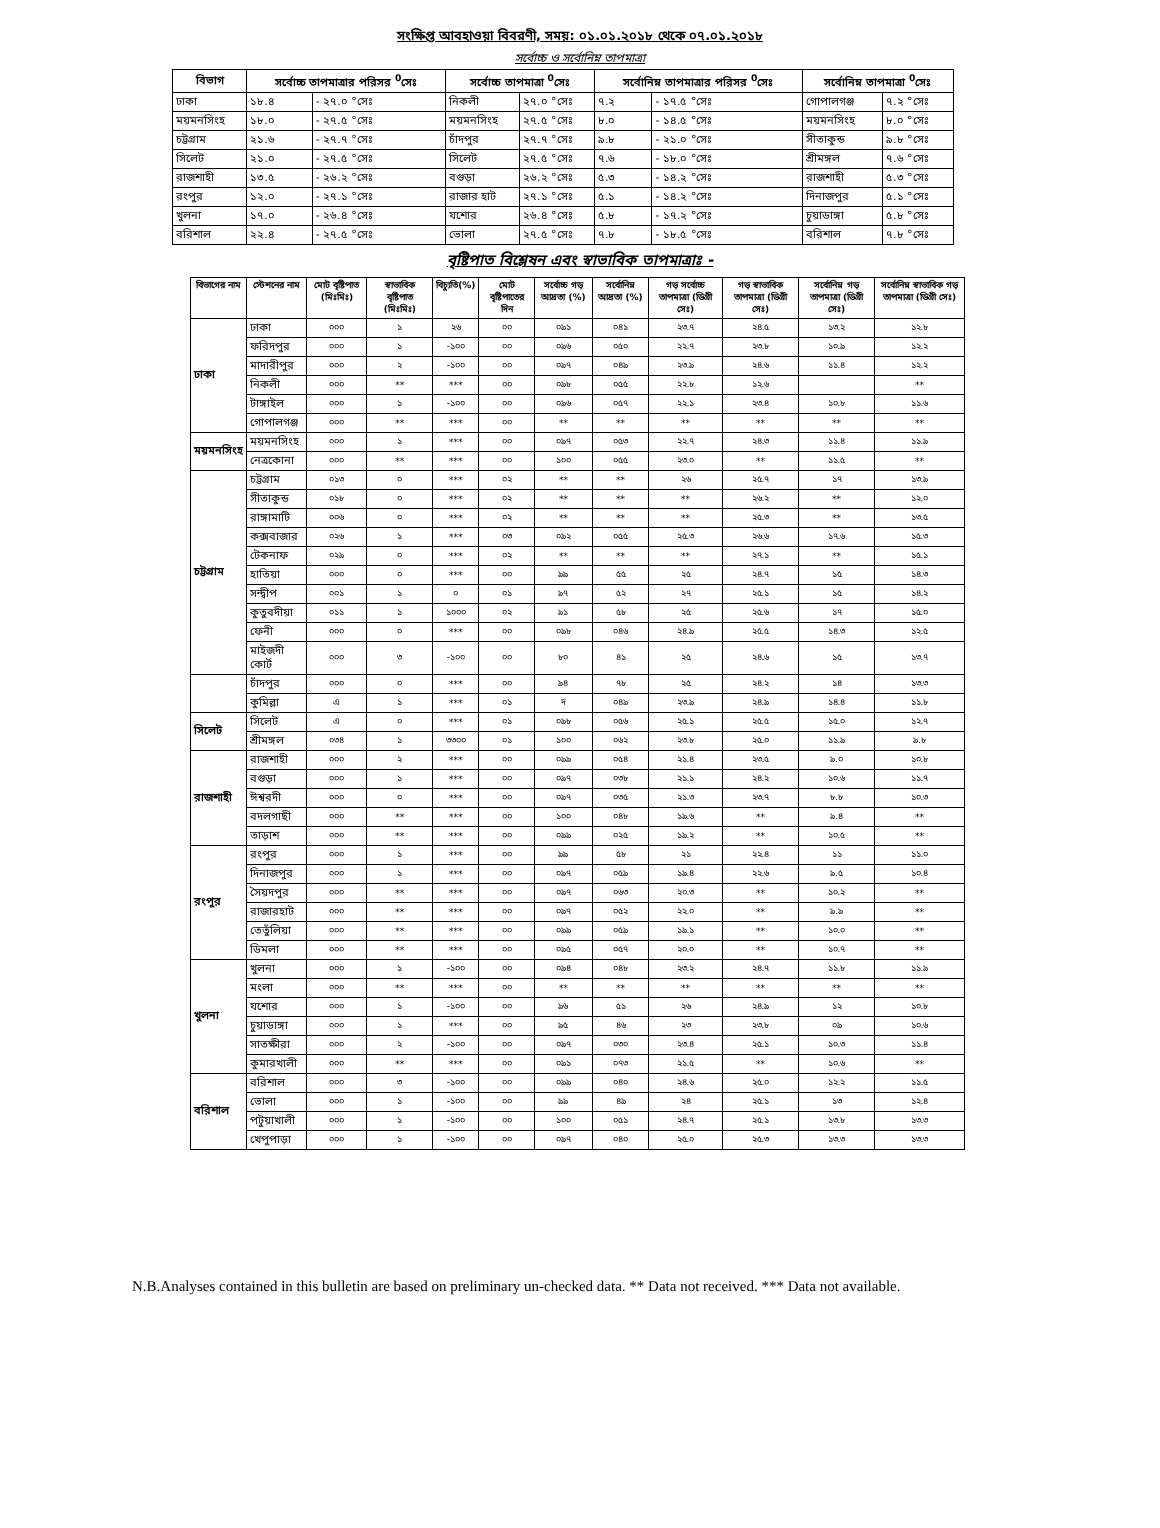সংক্ষিপ্ত আবহাওয়া বিবরণী, সময়: ০১.০১.২০১৮ থেকে ০৭.০১.২০১৮
সর্বোচ্চ ও সর্বোনিম্ন তাপমাত্রা
| বিভাগ | সর্বোচ্চ তাপমাত্রার পরিসর <sup>0</sup>সেঃ | | সর্বোচ্চ তাপমাত্রা <sup>0</sup>সেঃ | | সর্বোনিম্ন তাপমাত্রার পরিসর <sup>0</sup>সেঃ | | সর্বোনিম্ন তাপমাত্রা <sup>0</sup>সেঃ | |
| --- | --- | --- | --- | --- | --- | --- | --- | --- |
| ঢাকা | ১৮.৪ | - ২৭.০ °সেঃ | নিকলী | ২৭.০ °সেঃ | ৭.২ | - ১৭.৫ °সেঃ | গোপালগঞ্জ | ৭.২ °সেঃ |
| ময়মনসিংহ | ১৮.০ | - ২৭.৫ °সেঃ | ময়মনসিংহ | ২৭.৫ °সেঃ | ৮.০ | - ১৪.৫ °সেঃ | ময়মনসিংহ | ৮.০ °সেঃ |
| চট্টগ্রাম | ২১.৬ | - ২৭.৭ °সেঃ | চাঁদপুর | ২৭.৭ °সেঃ | ৯.৮ | - ২১.০ °সেঃ | সীতাকুন্ড | ৯.৮ °সেঃ |
| সিলেট | ২১.০ | - ২৭.৫ °সেঃ | সিলেট | ২৭.৫ °সেঃ | ৭.৬ | - ১৮.০ °সেঃ | শ্রীমঙ্গল | ৭.৬ °সেঃ |
| রাজশাহী | ১৩.৫ | - ২৬.২ °সেঃ | বগুড়া | ২৬.২ °সেঃ | ৫.৩ | - ১৪.২ °সেঃ | রাজশাহী | ৫.৩ °সেঃ |
| রংপুর | ১২.০ | - ২৭.১ °সেঃ | রাজার হাট | ২৭.১ °সেঃ | ৫.১ | - ১৪.২ °সেঃ | দিনাজপুর | ৫.১ °সেঃ |
| খুলনা | ১৭.০ | - ২৬.৪ °সেঃ | যশোর | ২৬.৪ °সেঃ | ৫.৮ | - ১৭.২ °সেঃ | চুয়াডাঙ্গা | ৫.৮ °সেঃ |
| বরিশাল | ২২.৪ | - ২৭.৫ °সেঃ | ভোলা | ২৭.৫ °সেঃ | ৭.৮ | - ১৮.৫ °সেঃ | বরিশাল | ৭.৮ °সেঃ |
বৃষ্টিপাত বিশ্লেষন এবং স্বাভাবিক তাপমাত্রাঃ -
| বিভাগের নাম | স্টেশনের নাম | মোট বৃষ্টিপাত (মিঃমিঃ) | স্বাভাবিক বৃষ্টিপাত (মিঃমিঃ) | বিচ্যুতি(%) | মোট বৃষ্টিপাতের দিন | সর্বোচ্চ গড় আদ্রতা (%) | সর্বোনিম্ন আদ্রতা (%) | গড় সর্বোচ্চ তাপমাত্রা (ডিগ্রী সেঃ) | গড় স্বাভাবিক তাপমাত্রা (ডিগ্রী সেঃ) | সর্বোনিম্ন গড় তাপমাত্রা (ডিগ্রী সেঃ) | সর্বোনিম্ন স্বাভাবিক গড় তাপমাত্রা (ডিগ্রী সেঃ) |
| --- | --- | --- | --- | --- | --- | --- | --- | --- | --- | --- | --- |
| ঢাকা | ঢাকা | ০০০ | ১ | ২৬ | ০০ | ০৯১ | ০৪১ | ২৩.৭ | ২৪.৫ | ১৩.২ | ১২.৮ |
| | ফরিদপুর | ০০০ | ১ | -১০০ | ০০ | ০৯৬ | ০৫০ | ২২.৭ | ২৩.৮ | ১০.৯ | ১২.২ |
| | মাদারীপুর | ০০০ | ২ | -১০০ | ০০ | ০৯৭ | ০৪৯ | ২৩.৯ | ২৪.৬ | ১১.৪ | ১২.২ |
| | নিকলী | ০০০ | ** | *** | ০০ | ০৯৮ | ০৫৫ | ২২.৮ | ১২.৬ | | ** |
| | টাঙ্গাইল | ০০০ | ১ | -১০০ | ০০ | ০৯৬ | ০৫৭ | ২২.১ | ২৩.৪ | ১০.৮ | ১১.৬ |
| | গোপালগঞ্জ | ০০০ | ** | *** | ০০ | ** | ** | ** | ** | ** | ** |
| ময়মনসিংহ | ময়মনসিংহ | ০০০ | ১ | *** | ০০ | ০৯৭ | ০৫৩ | ২২.৭ | ২৪.৩ | ১১.৪ | ১১.৯ |
| | নেত্রকোনা | ০০০ | ** | *** | ০০ | ১০০ | ০৫৫ | ২৩.০ | ** | ১১.৫ | ** |
| চট্টগ্রাম | চট্টগ্রাম | ০১৩ | ০ | *** | ০২ | ** | ** | ২৬ | ২৫.৭ | ১৭ | ১৩.৯ |
| | সীতাকুন্ড | ০১৮ | ০ | *** | ০২ | ** | ** | ** | ২৬.২ | ** | ১২.০ |
| | রাঙ্গামাটি | ০০৬ | ০ | *** | ০২ | ** | ** | ** | ২৫.৩ | ** | ১৩.৫ |
| | কক্সবাজার | ০২৬ | ১ | *** | ০৩ | ০৯২ | ০৫৫ | ২৫.৩ | ২৬.৬ | ১৭.৬ | ১৫.৩ |
| | টেকনাফ | ০২৯ | ০ | *** | ০২ | ** | ** | ** | ২৭.১ | ** | ১৫.১ |
| | হাতিয়া | ০০০ | ০ | *** | ০০ | ৯৯ | ৫৫ | ২৫ | ২৪.৭ | ১৫ | ১৪.৩ |
| | সন্দ্বীপ | ০০১ | ১ | ০ | ০১ | ৯৭ | ৫২ | ২৭ | ২৫.১ | ১৫ | ১৪.২ |
| | কুতুবদীয়া | ০১১ | ১ | ১০০০ | ০২ | ৯১ | ৫৮ | ২৫ | ২৫.৬ | ১৭ | ১৫.০ |
| | ফেনী | ০০০ | ০ | *** | ০০ | ০৯৮ | ০৪৬ | ২৪.৯ | ২৫.৫ | ১৪.৩ | ১২.৫ |
| | মাইজদী কোর্ট | ০০০ | ৩ | -১০০ | ০০ | ৮০ | ৪১ | ২৫ | ২৪.৬ | ১৫ | ১৩.৭ |
| | চাঁদপুর | ০০০ | ০ | *** | ০০ | ৯৪ | ৭৮ | ২৫ | ২৪.২ | ১৪ | ১৩.৩ |
| | কুমিল্লা | এ | ১ | *** | ০১ | দ | ০৪৯ | ২৩.৯ | ২৪.৯ | ১৪.৪ | ১১.৮ |
| সিলেট | সিলেট | এ | ০ | *** | ০১ | ০৯৮ | ০৫৬ | ২৫.১ | ২৫.৫ | ১৫.০ | ১২.৭ |
| | শ্রীমঙ্গল | ০৩৪ | ১ | ৩৩০০ | ০১ | ১০০ | ০৬২ | ২৩.৮ | ২৫.০ | ১১.৯ | ৯.৮ |
| রাজশাহী | রাজশাহী | ০০০ | ২ | *** | ০০ | ০৯৯ | ০৫৪ | ২১.৪ | ২৩.৫ | ৯.০ | ১০.৮ |
| | বগুড়া | ০০০ | ১ | *** | ০০ | ০৯৭ | ০৩৮ | ২১.১ | ২৪.২ | ১০.৬ | ১১.৭ |
| | ঈশ্বরদী | ০০০ | ০ | *** | ০০ | ০৯৭ | ০৩৫ | ২১.৩ | ২৩.৭ | ৮.৮ | ১০.৩ |
| | বদলগাছী | ০০০ | ** | *** | ০০ | ১০০ | ০৪৮ | ১৯.৬ | ** | ৯.৪ | ** |
| | তাড়াশ | ০০০ | ** | *** | ০০ | ০৯৯ | ০২৫ | ১৯.২ | ** | ১০.৫ | ** |
| রংপুর | রংপুর | ০০০ | ১ | *** | ০০ | ৯৯ | ৫৮ | ২১ | ২২.৪ | ১১ | ১১.০ |
| | দিনাজপুর | ০০০ | ১ | *** | ০০ | ০৯৭ | ০৫৯ | ১৯.৪ | ২২.৬ | ৯.৫ | ১০.৪ |
| | সৈয়দপুর | ০০০ | ** | *** | ০০ | ০৯৭ | ০৬৩ | ২০.৩ | ** | ১০.২ | ** |
| | রাজারহাট | ০০০ | ** | *** | ০০ | ০৯৭ | ০৫২ | ২২.০ | ** | ৯.৯ | ** |
| | তেতুঁলিয়া | ০০০ | ** | *** | ০০ | ০৯৯ | ০৫৯ | ১৯.১ | ** | ১০.০ | ** |
| | ডিমলা | ০০০ | ** | *** | ০০ | ০৯৫ | ০৫৭ | ২০.০ | ** | ১০.৭ | ** |
| খুলনা | খুলনা | ০০০ | ১ | -১০০ | ০০ | ০৯৪ | ০৪৮ | ২৩.২ | ২৪.৭ | ১১.৮ | ১১.৯ |
| | মংলা | ০০০ | ** | *** | ০০ | ** | ** | ** | ** | ** | ** |
| | যশোর | ০০০ | ১ | -১০০ | ০০ | ৯৬ | ৫১ | ২৬ | ২৪.৯ | ১২ | ১০.৮ |
| | চুয়াডাঙ্গা | ০০০ | ১ | *** | ০০ | ৯৫ | ৪৬ | ২৩ | ২৩.৮ | ০৯ | ১০.৬ |
| | সাতক্ষীরা | ০০০ | ২ | -১০০ | ০০ | ০৯৭ | ০৩০ | ২৩.৪ | ২৫.১ | ১০.৩ | ১১.৪ |
| | কুমারখালী | ০০০ | ** | *** | ০০ | ০৯১ | ০৭৩ | ২১.৫ | ** | ১০.৬ | ** |
| বরিশাল | বরিশাল | ০০০ | ৩ | -১০০ | ০০ | ০৯৯ | ০৪০ | ২৪.৬ | ২৫.০ | ১২.২ | ১১.৫ |
| | ভোলা | ০০০ | ১ | -১০০ | ০০ | ৯৯ | ৪৯ | ২৪ | ২৫.১ | ১৩ | ১২.৪ |
| | পটুয়াখালী | ০০০ | ১ | -১০০ | ০০ | ১০০ | ০৫১ | ২৪.৭ | ২৫.১ | ১৩.৮ | ১৩.৩ |
| | খেপুপাড়া | ০০০ | ১ | -১০০ | ০০ | ০৯৭ | ০৪০ | ২৫.০ | ২৫.৩ | ১৩.৩ | ১৩.৩ |
N.B.Analyses contained in this bulletin are based on preliminary un-checked data. ** Data not received. *** Data not available.